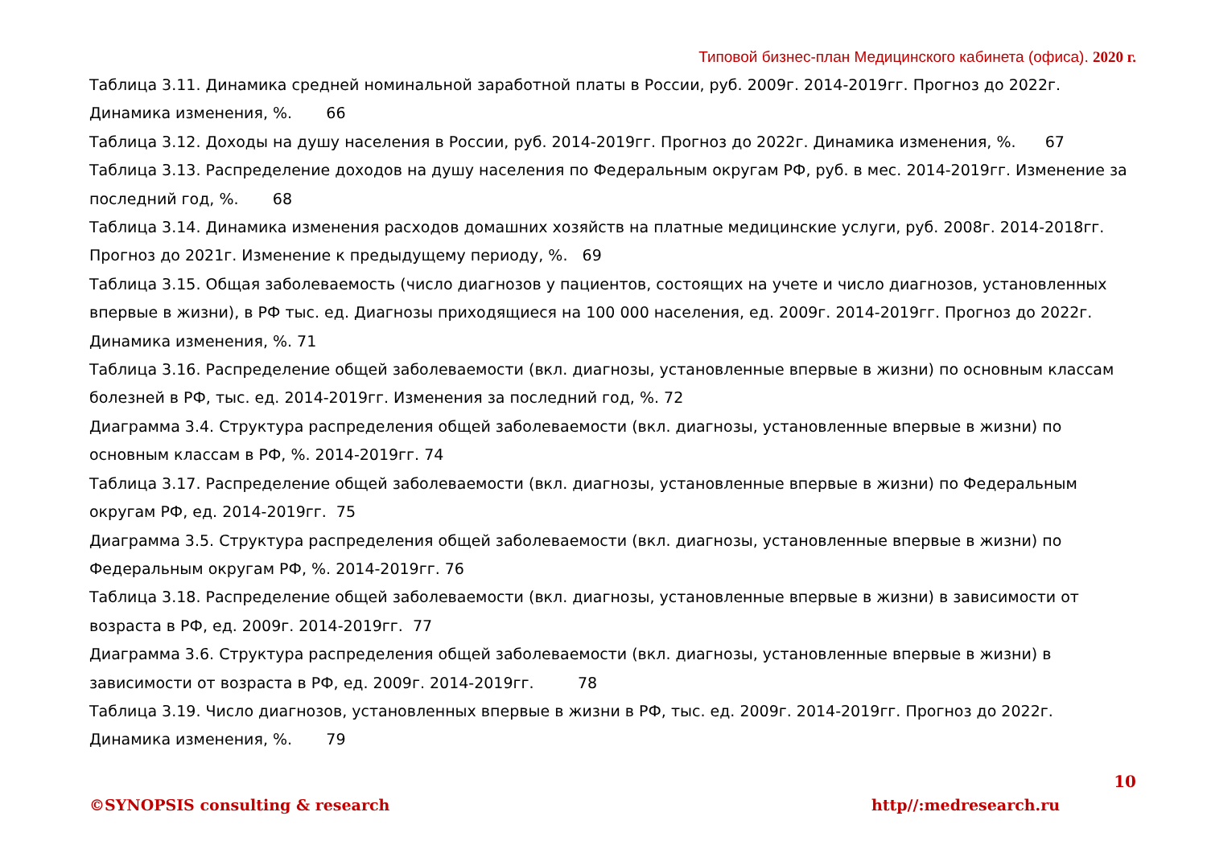Типовой бизнес-план Медицинского кабинета (офиса). 2020 г.
Таблица 3.11. Динамика средней номинальной заработной платы в России, руб. 2009г. 2014-2019гг. Прогноз до 2022г. Динамика изменения, %. 66
Таблица 3.12. Доходы на душу населения в России, руб. 2014-2019гг. Прогноз до 2022г. Динамика изменения, %. 67
Таблица 3.13. Распределение доходов на душу населения по Федеральным округам РФ, руб. в мес. 2014-2019гг. Изменение за последний год, %. 68
Таблица 3.14. Динамика изменения расходов домашних хозяйств на платные медицинские услуги, руб. 2008г. 2014-2018гг. Прогноз до 2021г. Изменение к предыдущему периоду, %. 69
Таблица 3.15. Общая заболеваемость (число диагнозов у пациентов, состоящих на учете и число диагнозов, установленных впервые в жизни), в РФ тыс. ед. Диагнозы приходящиеся на 100 000 населения, ед. 2009г. 2014-2019гг. Прогноз до 2022г. Динамика изменения, %. 71
Таблица 3.16. Распределение общей заболеваемости (вкл. диагнозы, установленные впервые в жизни) по основным классам болезней в РФ, тыс. ед. 2014-2019гг. Изменения за последний год, %. 72
Диаграмма 3.4. Структура распределения общей заболеваемости (вкл. диагнозы, установленные впервые в жизни) по основным классам в РФ, %. 2014-2019гг. 74
Таблица 3.17. Распределение общей заболеваемости (вкл. диагнозы, установленные впервые в жизни) по Федеральным округам РФ, ед. 2014-2019гг. 75
Диаграмма 3.5. Структура распределения общей заболеваемости (вкл. диагнозы, установленные впервые в жизни) по Федеральным округам РФ, %. 2014-2019гг. 76
Таблица 3.18. Распределение общей заболеваемости (вкл. диагнозы, установленные впервые в жизни) в зависимости от возраста в РФ, ед. 2009г. 2014-2019гг. 77
Диаграмма 3.6. Структура распределения общей заболеваемости (вкл. диагнозы, установленные впервые в жизни) в зависимости от возраста в РФ, ед. 2009г. 2014-2019гг. 78
Таблица 3.19. Число диагнозов, установленных впервые в жизни в РФ, тыс. ед. 2009г. 2014-2019гг. Прогноз до 2022г. Динамика изменения, %. 79
10
©SYNOPSIS consulting & research http//:medresearch.ru